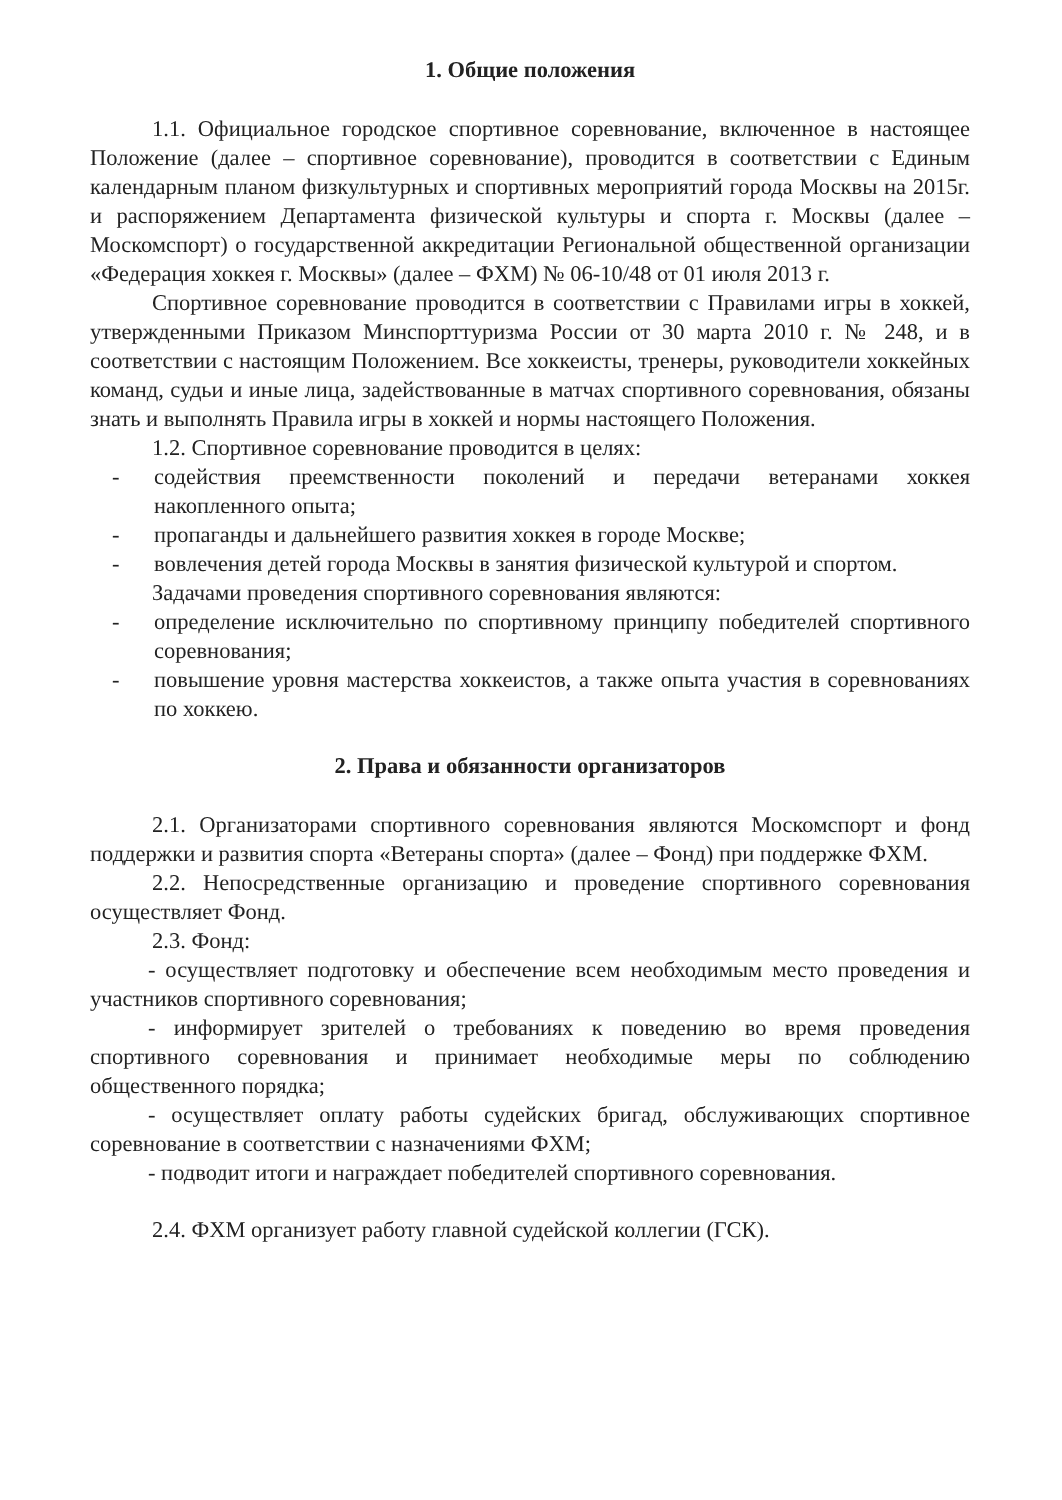1. Общие положения
1.1. Официальное городское спортивное соревнование, включенное в настоящее Положение (далее – спортивное соревнование), проводится в соответствии с Единым календарным планом физкультурных и спортивных мероприятий города Москвы на 2015г. и распоряжением Департамента физической культуры и спорта г. Москвы (далее – Москомспорт) о государственной аккредитации Региональной общественной организации «Федерация хоккея г. Москвы» (далее – ФХМ) № 06-10/48 от 01 июля 2013 г.
Спортивное соревнование проводится в соответствии с Правилами игры в хоккей, утвержденными Приказом Минспорттуризма России от 30 марта 2010 г. № 248, и в соответствии с настоящим Положением. Все хоккеисты, тренеры, руководители хоккейных команд, судьи и иные лица, задействованные в матчах спортивного соревнования, обязаны знать и выполнять Правила игры в хоккей и нормы настоящего Положения.
1.2. Спортивное соревнование проводится в целях:
- содействия преемственности поколений и передачи ветеранами хоккея накопленного опыта;
- пропаганды и дальнейшего развития хоккея в городе Москве;
- вовлечения детей города Москвы в занятия физической культурой и спортом.
Задачами проведения спортивного соревнования являются:
- определение исключительно по спортивному принципу победителей спортивного соревнования;
- повышение уровня мастерства хоккеистов, а также опыта участия в соревнованиях по хоккею.
2. Права и обязанности организаторов
2.1. Организаторами спортивного соревнования являются Москомспорт и фонд поддержки и развития спорта «Ветераны спорта» (далее – Фонд) при поддержке ФХМ.
2.2. Непосредственные организацию и проведение спортивного соревнования осуществляет Фонд.
2.3. Фонд:
- осуществляет подготовку и обеспечение всем необходимым место проведения и участников спортивного соревнования;
- информирует зрителей о требованиях к поведению во время проведения спортивного соревнования и принимает необходимые меры по соблюдению общественного порядка;
- осуществляет оплату работы судейских бригад, обслуживающих спортивное соревнование в соответствии с назначениями ФХМ;
- подводит итоги и награждает победителей спортивного соревнования.
2.4. ФХМ организует работу главной судейской коллегии (ГСК).